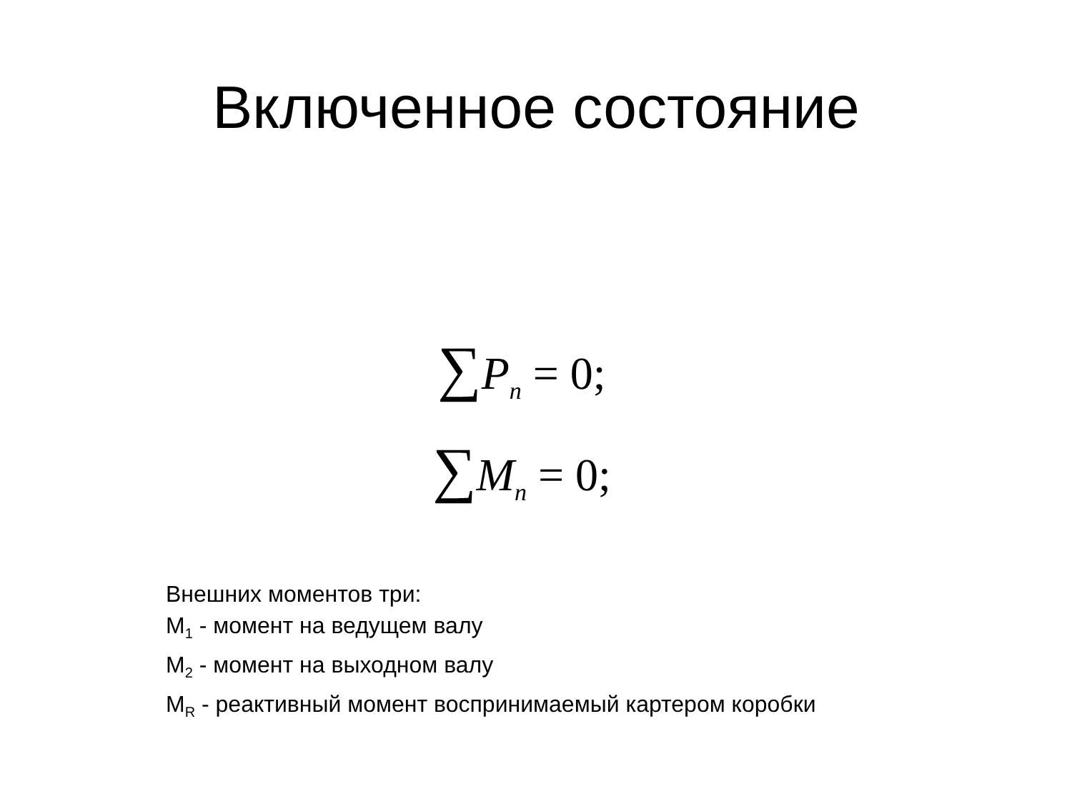Включенное состояние
∑P<sub>n</sub> = 0;
∑M<sub>n</sub> = 0;
Внешних моментов три:
M<sub>1</sub> - момент на ведущем валу
M<sub>2</sub> - момент на выходном валу
M<sub>R</sub> - реактивный момент воспринимаемый картером коробки